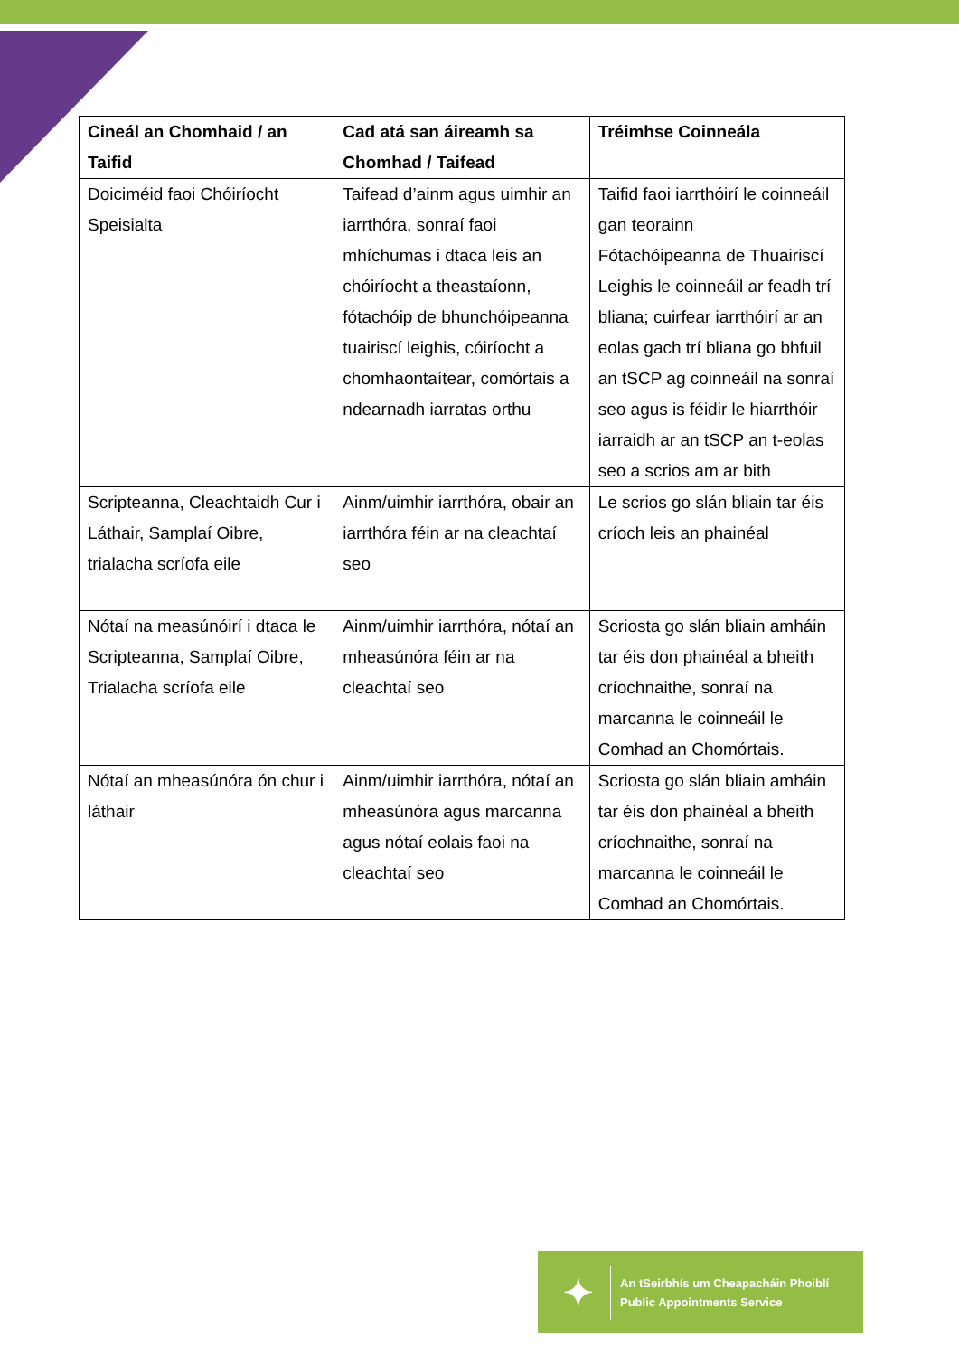| Cineál an Chomhaid / an Taifid | Cad atá san áireamh sa Chomhad / Taifead | Tréimhse Coinneála |
| --- | --- | --- |
| Doiciméid faoi Chóiríocht Speisialta | Taifead d’ainm agus uimhir an iarrthóra, sonraí faoi mhíchumas i dtaca leis an chóiríocht a theastaíonn, fótachóip de bhunchóipeanna tuairiscí leighis, cóiríocht a chomhaontaítear, comórtais a ndearnadh iarratas orthu | Taifid faoi iarrthóirí le coinneáil gan teorainn Fótachóipeanna de Thuairiscí Leighis le coinneáil ar feadh trí bliana; cuirfear iarrthóirí ar an eolas gach trí bliana go bhfuil an tSCP ag coinneáil na sonraí seo agus is féidir le hiarrthóir iarraidh ar an tSCP an t-eolas seo a scrios am ar bith |
| Scripteanna, Cleachtaidh Cur i Láthair, Samplaí Oibre, trialacha scríofa eile | Ainm/uimhir iarrthóra, obair an iarrthóra féin ar na cleachtaí seo | Le scrios go slán bliain tar éis críoch leis an phainéal |
| Nótaí na measúnóirí i dtaca le Scripteanna, Samplaí Oibre, Trialacha scríofa eile | Ainm/uimhir iarrthóra, nótaí an mheasúnóra féin ar na cleachtaí seo | Scriosta go slán bliain amháin tar éis don phainéal a bheith críochnaithe, sonraí na marcanna le coinneáil le Comhad an Chomórtais. |
| Nótaí an mheasúnóra ón chur i láthair | Ainm/uimhir iarrthóra, nótaí an mheasúnóra agus marcanna agus nótaí eolais faoi na cleachtaí seo | Scriosta go slán bliain amháin tar éis don phainéal a bheith críochnaithe, sonraí na marcanna le coinneáil le Comhad an Chomórtais. |
✦
An tSeirbhís um Cheapacháin Phoiblí
Public Appointments Service